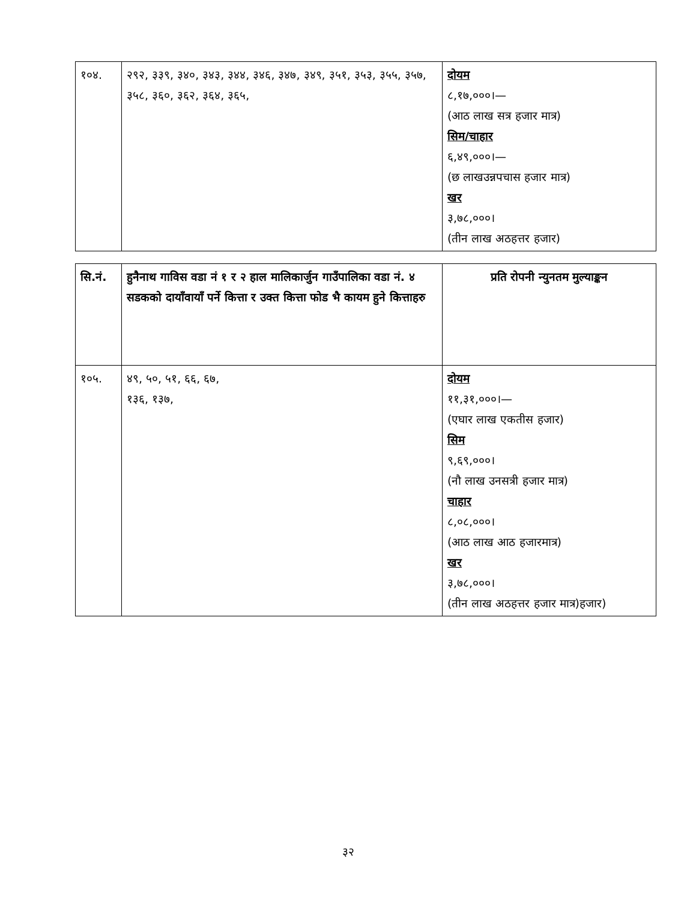| १०४. | २९२, ३३९, ३४०, ३४३, ३४४, ३४६, ३४७, ३४९, ३५१, ३५३, ३५५, ३५७, ३५८, ३६०, ३६२, ३६४, ३६५, | दोयम ८,१७,०००।— (आठ लाख सत्र हजार मात्र) सिम/चाहार ६,४९,०००।— (छ लाखउन्नपचास हजार मात्र) खर ३,७८,०००। (तीन लाख अठहत्तर हजार) |
| सि.नं. | हुनैनाथ गाविस वडा नं १ र २ हाल मालिकार्जुन गाउँपालिका वडा नं. ४ सडकको दायाँवायाँ पर्ने कित्ता र उक्त कित्ता फोड भै कायम हुने कित्ताहरु | प्रति रोपनी न्युनतम मुल्याङ्कन |
| १०५. | ४९, ५०, ५१, ६६, ६७, १३६, १३७, | दोयम ११,३१,०००।— (एघार लाख एकतीस हजार) सिम ९,६९,०००। (नौ लाख उनसत्री हजार मात्र) चाहार ८,०८,०००। (आठ लाख आठ हजारमात्र) खर ३,७८,०००। (तीन लाख अठहत्तर हजार मात्र)हजार) |
३२